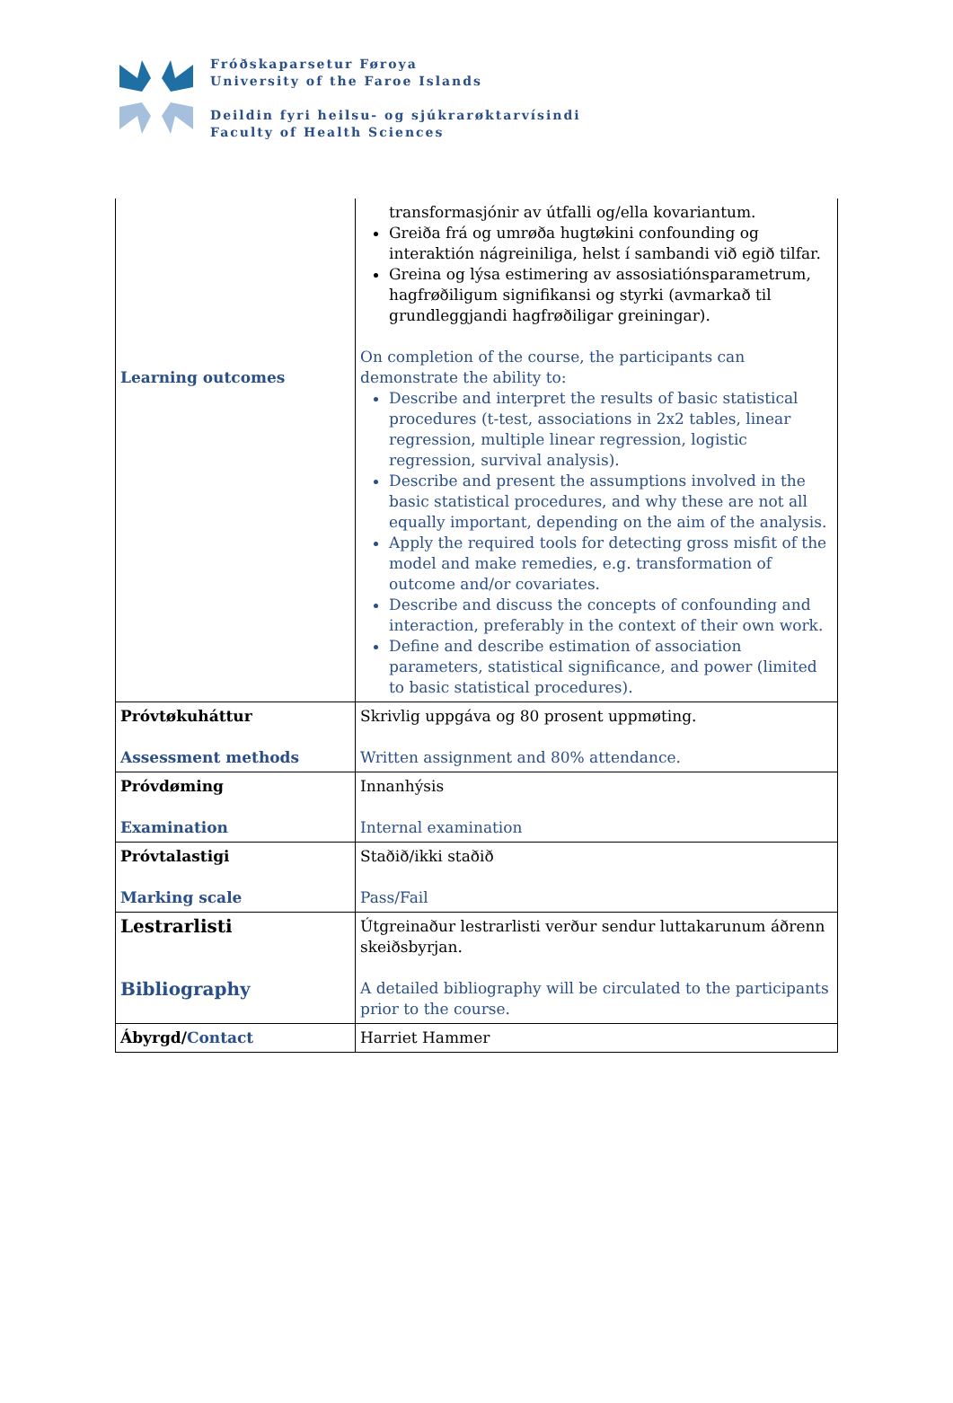Fróðskaparsetur Føroya
University of the Faroe Islands
Deildin fyri heilsu- og sjúkrarøktarvísindi
Faculty of Health Sciences
| Learning outcomes | transformasjónir av útfalli og/ella kovariantum. Greiða frá og umrøða hugtøkini confounding og interaktión nágreiniliga, helst í sambandi við egið tilfar. Greina og lýsa estimering av assosiatiónsparametrum, hagfrøðiligum signifikansi og styrki (avmarkað til grundleggjandi hagfrøðiligar greiningar). On completion of the course, the participants can demonstrate the ability to: Describe and interpret the results of basic statistical procedures (t-test, associations in 2x2 tables, linear regression, multiple linear regression, logistic regression, survival analysis). Describe and present the assumptions involved in the basic statistical procedures, and why these are not all equally important, depending on the aim of the analysis. Apply the required tools for detecting gross misfit of the model and make remedies, e.g. transformation of outcome and/or covariates. Describe and discuss the concepts of confounding and interaction, preferably in the context of their own work. Define and describe estimation of association parameters, statistical significance, and power (limited to basic statistical procedures). |
| Próvtøkuháttur Assessment methods | Skrivlig uppgáva og 80 prosent uppmøting. Written assignment and 80% attendance. |
| Próvdøming Examination | Innanhýsis Internal examination |
| Próvtalastigi Marking scale | Staðið/ikki staðið Pass/Fail |
| Lestrarlisti Bibliography | Útgreinaður lestrarlisti verður sendur luttakarunum áðrenn skeiðsbyrjan. A detailed bibliography will be circulated to the participants prior to the course. |
| Ábyrgd/ Contact | Harriet Hammer |